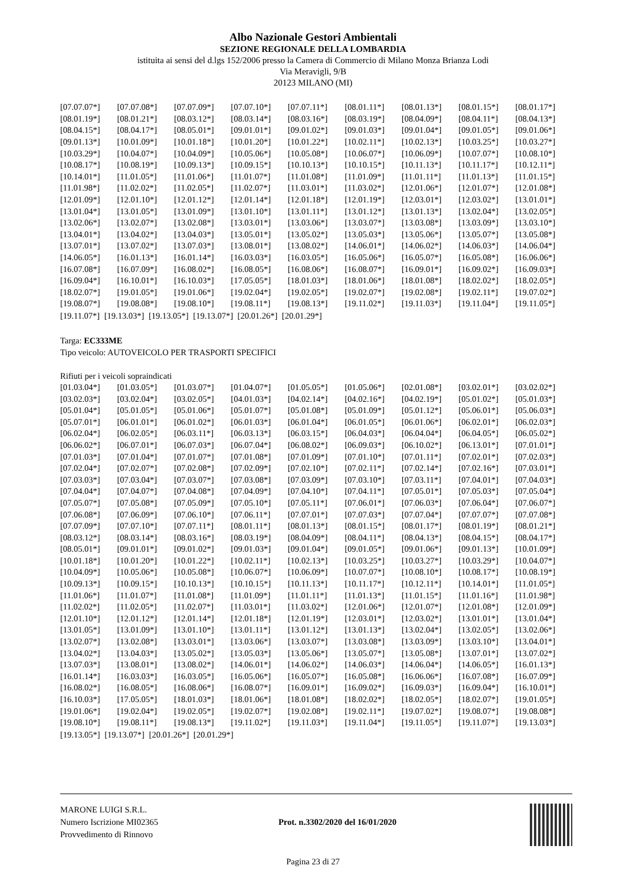Albo Nazionale Gestori Ambientali
SEZIONE REGIONALE DELLA LOMBARDIA
istituita ai sensi del d.lgs 152/2006 presso la Camera di Commercio di Milano Monza Brianza Lodi
Via Meravigli, 9/B
20123 MILANO (MI)
| [07.07.07*] | [07.07.08*] | [07.07.09*] | [07.07.10*] | [07.07.11*] | [08.01.11*] | [08.01.13*] | [08.01.15*] | [08.01.17*] |
| [08.01.19*] | [08.01.21*] | [08.03.12*] | [08.03.14*] | [08.03.16*] | [08.03.19*] | [08.04.09*] | [08.04.11*] | [08.04.13*] |
| [08.04.15*] | [08.04.17*] | [08.05.01*] | [09.01.01*] | [09.01.02*] | [09.01.03*] | [09.01.04*] | [09.01.05*] | [09.01.06*] |
| [09.01.13*] | [10.01.09*] | [10.01.18*] | [10.01.20*] | [10.01.22*] | [10.02.11*] | [10.02.13*] | [10.03.25*] | [10.03.27*] |
| [10.03.29*] | [10.04.07*] | [10.04.09*] | [10.05.06*] | [10.05.08*] | [10.06.07*] | [10.06.09*] | [10.07.07*] | [10.08.10*] |
| [10.08.17*] | [10.08.19*] | [10.09.13*] | [10.09.15*] | [10.10.13*] | [10.10.15*] | [10.11.13*] | [10.11.17*] | [10.12.11*] |
| [10.14.01*] | [11.01.05*] | [11.01.06*] | [11.01.07*] | [11.01.08*] | [11.01.09*] | [11.01.11*] | [11.01.13*] | [11.01.15*] |
| [11.01.98*] | [11.02.02*] | [11.02.05*] | [11.02.07*] | [11.03.01*] | [11.03.02*] | [12.01.06*] | [12.01.07*] | [12.01.08*] |
| [12.01.09*] | [12.01.10*] | [12.01.12*] | [12.01.14*] | [12.01.18*] | [12.01.19*] | [12.03.01*] | [12.03.02*] | [13.01.01*] |
| [13.01.04*] | [13.01.05*] | [13.01.09*] | [13.01.10*] | [13.01.11*] | [13.01.12*] | [13.01.13*] | [13.02.04*] | [13.02.05*] |
| [13.02.06*] | [13.02.07*] | [13.02.08*] | [13.03.01*] | [13.03.06*] | [13.03.07*] | [13.03.08*] | [13.03.09*] | [13.03.10*] |
| [13.04.01*] | [13.04.02*] | [13.04.03*] | [13.05.01*] | [13.05.02*] | [13.05.03*] | [13.05.06*] | [13.05.07*] | [13.05.08*] |
| [13.07.01*] | [13.07.02*] | [13.07.03*] | [13.08.01*] | [13.08.02*] | [14.06.01*] | [14.06.02*] | [14.06.03*] | [14.06.04*] |
| [14.06.05*] | [16.01.13*] | [16.01.14*] | [16.03.03*] | [16.03.05*] | [16.05.06*] | [16.05.07*] | [16.05.08*] | [16.06.06*] |
| [16.07.08*] | [16.07.09*] | [16.08.02*] | [16.08.05*] | [16.08.06*] | [16.08.07*] | [16.09.01*] | [16.09.02*] | [16.09.03*] |
| [16.09.04*] | [16.10.01*] | [16.10.03*] | [17.05.05*] | [18.01.03*] | [18.01.06*] | [18.01.08*] | [18.02.02*] | [18.02.05*] |
| [18.02.07*] | [19.01.05*] | [19.01.06*] | [19.02.04*] | [19.02.05*] | [19.02.07*] | [19.02.08*] | [19.02.11*] | [19.07.02*] |
| [19.08.07*] | [19.08.08*] | [19.08.10*] | [19.08.11*] | [19.08.13*] | [19.11.02*] | [19.11.03*] | [19.11.04*] | [19.11.05*] |
[19.11.07*] [19.13.03*] [19.13.05*] [19.13.07*] [20.01.26*] [20.01.29*]
Targa: EC333ME
Tipo veicolo: AUTOVEICOLO PER TRASPORTI SPECIFICI
Rifiuti per i veicoli sopraindicati
| [01.03.04*] | [01.03.05*] | [01.03.07*] | [01.04.07*] | [01.05.05*] | [01.05.06*] | [02.01.08*] | [03.02.01*] | [03.02.02*] |
| [03.02.03*] | [03.02.04*] | [03.02.05*] | [04.01.03*] | [04.02.14*] | [04.02.16*] | [04.02.19*] | [05.01.02*] | [05.01.03*] |
| [05.01.04*] | [05.01.05*] | [05.01.06*] | [05.01.07*] | [05.01.08*] | [05.01.09*] | [05.01.12*] | [05.06.01*] | [05.06.03*] |
| [05.07.01*] | [06.01.01*] | [06.01.02*] | [06.01.03*] | [06.01.04*] | [06.01.05*] | [06.01.06*] | [06.02.01*] | [06.02.03*] |
| [06.02.04*] | [06.02.05*] | [06.03.11*] | [06.03.13*] | [06.03.15*] | [06.04.03*] | [06.04.04*] | [06.04.05*] | [06.05.02*] |
| [06.06.02*] | [06.07.01*] | [06.07.03*] | [06.07.04*] | [06.08.02*] | [06.09.03*] | [06.10.02*] | [06.13.01*] | [07.01.01*] |
| [07.01.03*] | [07.01.04*] | [07.01.07*] | [07.01.08*] | [07.01.09*] | [07.01.10*] | [07.01.11*] | [07.02.01*] | [07.02.03*] |
| [07.02.04*] | [07.02.07*] | [07.02.08*] | [07.02.09*] | [07.02.10*] | [07.02.11*] | [07.02.14*] | [07.02.16*] | [07.03.01*] |
| [07.03.03*] | [07.03.04*] | [07.03.07*] | [07.03.08*] | [07.03.09*] | [07.03.10*] | [07.03.11*] | [07.04.01*] | [07.04.03*] |
| [07.04.04*] | [07.04.07*] | [07.04.08*] | [07.04.09*] | [07.04.10*] | [07.04.11*] | [07.05.01*] | [07.05.03*] | [07.05.04*] |
| [07.05.07*] | [07.05.08*] | [07.05.09*] | [07.05.10*] | [07.05.11*] | [07.06.01*] | [07.06.03*] | [07.06.04*] | [07.06.07*] |
| [07.06.08*] | [07.06.09*] | [07.06.10*] | [07.06.11*] | [07.07.01*] | [07.07.03*] | [07.07.04*] | [07.07.07*] | [07.07.08*] |
| [07.07.09*] | [07.07.10*] | [07.07.11*] | [08.01.11*] | [08.01.13*] | [08.01.15*] | [08.01.17*] | [08.01.19*] | [08.01.21*] |
| [08.03.12*] | [08.03.14*] | [08.03.16*] | [08.03.19*] | [08.04.09*] | [08.04.11*] | [08.04.13*] | [08.04.15*] | [08.04.17*] |
| [08.05.01*] | [09.01.01*] | [09.01.02*] | [09.01.03*] | [09.01.04*] | [09.01.05*] | [09.01.06*] | [09.01.13*] | [10.01.09*] |
| [10.01.18*] | [10.01.20*] | [10.01.22*] | [10.02.11*] | [10.02.13*] | [10.03.25*] | [10.03.27*] | [10.03.29*] | [10.04.07*] |
| [10.04.09*] | [10.05.06*] | [10.05.08*] | [10.06.07*] | [10.06.09*] | [10.07.07*] | [10.08.10*] | [10.08.17*] | [10.08.19*] |
| [10.09.13*] | [10.09.15*] | [10.10.13*] | [10.10.15*] | [10.11.13*] | [10.11.17*] | [10.12.11*] | [10.14.01*] | [11.01.05*] |
| [11.01.06*] | [11.01.07*] | [11.01.08*] | [11.01.09*] | [11.01.11*] | [11.01.13*] | [11.01.15*] | [11.01.16*] | [11.01.98*] |
| [11.02.02*] | [11.02.05*] | [11.02.07*] | [11.03.01*] | [11.03.02*] | [12.01.06*] | [12.01.07*] | [12.01.08*] | [12.01.09*] |
| [12.01.10*] | [12.01.12*] | [12.01.14*] | [12.01.18*] | [12.01.19*] | [12.03.01*] | [12.03.02*] | [13.01.01*] | [13.01.04*] |
| [13.01.05*] | [13.01.09*] | [13.01.10*] | [13.01.11*] | [13.01.12*] | [13.01.13*] | [13.02.04*] | [13.02.05*] | [13.02.06*] |
| [13.02.07*] | [13.02.08*] | [13.03.01*] | [13.03.06*] | [13.03.07*] | [13.03.08*] | [13.03.09*] | [13.03.10*] | [13.04.01*] |
| [13.04.02*] | [13.04.03*] | [13.05.02*] | [13.05.03*] | [13.05.06*] | [13.05.07*] | [13.05.08*] | [13.07.01*] | [13.07.02*] |
| [13.07.03*] | [13.08.01*] | [13.08.02*] | [14.06.01*] | [14.06.02*] | [14.06.03*] | [14.06.04*] | [14.06.05*] | [16.01.13*] |
| [16.01.14*] | [16.03.03*] | [16.03.05*] | [16.05.06*] | [16.05.07*] | [16.05.08*] | [16.06.06*] | [16.07.08*] | [16.07.09*] |
| [16.08.02*] | [16.08.05*] | [16.08.06*] | [16.08.07*] | [16.09.01*] | [16.09.02*] | [16.09.03*] | [16.09.04*] | [16.10.01*] |
| [16.10.03*] | [17.05.05*] | [18.01.03*] | [18.01.06*] | [18.01.08*] | [18.02.02*] | [18.02.05*] | [18.02.07*] | [19.01.05*] |
| [19.01.06*] | [19.02.04*] | [19.02.05*] | [19.02.07*] | [19.02.08*] | [19.02.11*] | [19.07.02*] | [19.08.07*] | [19.08.08*] |
| [19.08.10*] | [19.08.11*] | [19.08.13*] | [19.11.02*] | [19.11.03*] | [19.11.04*] | [19.11.05*] | [19.11.07*] | [19.13.03*] |
[19.13.05*] [19.13.07*] [20.01.26*] [20.01.29*]
MARONE LUIGI S.R.L.
Numero Iscrizione MI02365
Provvedimento di Rinnovo
Prot. n.3302/2020 del 16/01/2020
Pagina 23 di 27